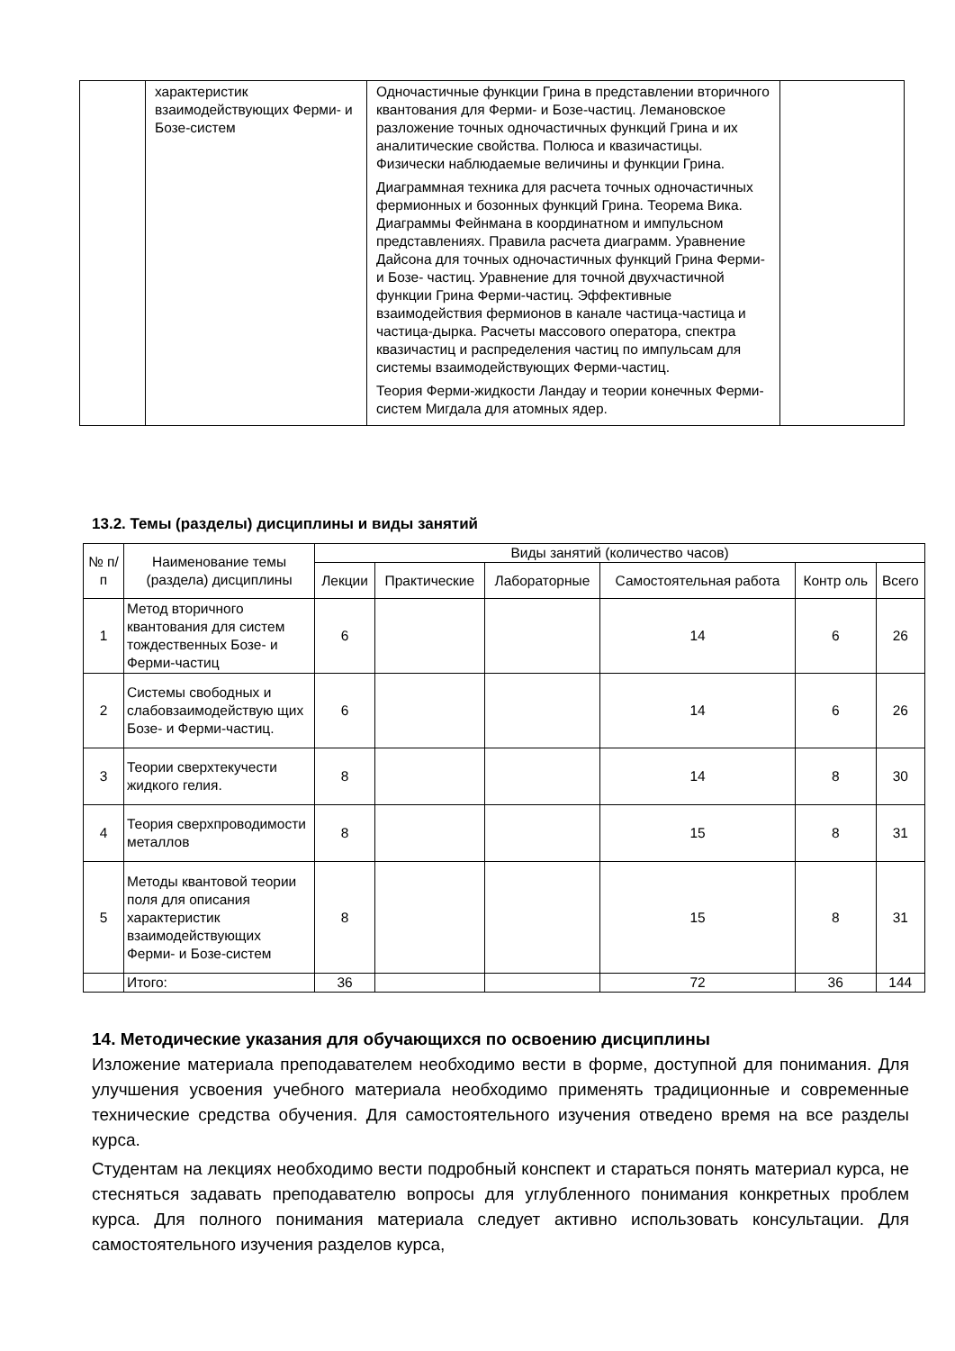| | характеристик взаимодействующих Ферми- и Бозе-систем | Одночастичные функции Грина в представлении вторичного квантования для Ферми- и Бозе-частиц. Лемановское разложение точных одночастичных функций Грина и их аналитические свойства. Полюса и квазичастицы. Физически наблюдаемые величины и функции Грина. Диаграммная техника для расчета точных одночастичных фермионных и бозонных функций Грина. Теорема Вика. Диаграммы Фейнмана в координатном и импульсном представлениях. Правила расчета диаграмм. Уравнение Дайсона для точных одночастичных функций Грина Ферми- и Бозе- частиц. Уравнение для точной двухчастичной функции Грина Ферми-частиц. Эффективные взаимодействия фермионов в канале частица-частица и частица-дырка. Расчеты массового оператора, спектра квазичастиц и распределения частиц по импульсам для системы взаимодействующих Ферми-частиц. Теория Ферми-жидкости Ландау и теории конечных Ферми-систем Мигдала для атомных ядер. | |
13.2. Темы (разделы) дисциплины и виды занятий
| № п/ п | Наименование темы (раздела) дисциплины | Виды занятий (количество часов) | | | | | |
| --- | --- | --- | --- | --- | --- | --- | --- |
| | | Лекции | Практические | Лабораторные | Самостоятельная работа | Контр оль | Всего |
| 1 | Метод вторичного квантования для систем тождественных Бозе- и Ферми-частиц | 6 | | | 14 | 6 | 26 |
| 2 | Системы свободных и слабовзаимодействую щих Бозе- и Ферми-частиц. | 6 | | | 14 | 6 | 26 |
| 3 | Теории сверхтекучести жидкого гелия. | 8 | | | 14 | 8 | 30 |
| 4 | Теория сверхпроводимости металлов | 8 | | | 15 | 8 | 31 |
| 5 | Методы квантовой теории поля для описания характеристик взаимодействующих Ферми- и Бозе-систем | 8 | | | 15 | 8 | 31 |
| | Итого: | 36 | | | 72 | 36 | 144 |
14. Методические указания для обучающихся по освоению дисциплины
Изложение материала преподавателем необходимо вести в форме, доступной для понимания. Для улучшения усвоения учебного материала необходимо применять традиционные и современные технические средства обучения. Для самостоятельного изучения отведено время на все разделы курса.
Студентам на лекциях необходимо вести подробный конспект и стараться понять материал курса, не стесняться задавать преподавателю вопросы для углубленного понимания конкретных проблем курса. Для полного понимания материала следует активно использовать консультации. Для самостоятельного изучения разделов курса,